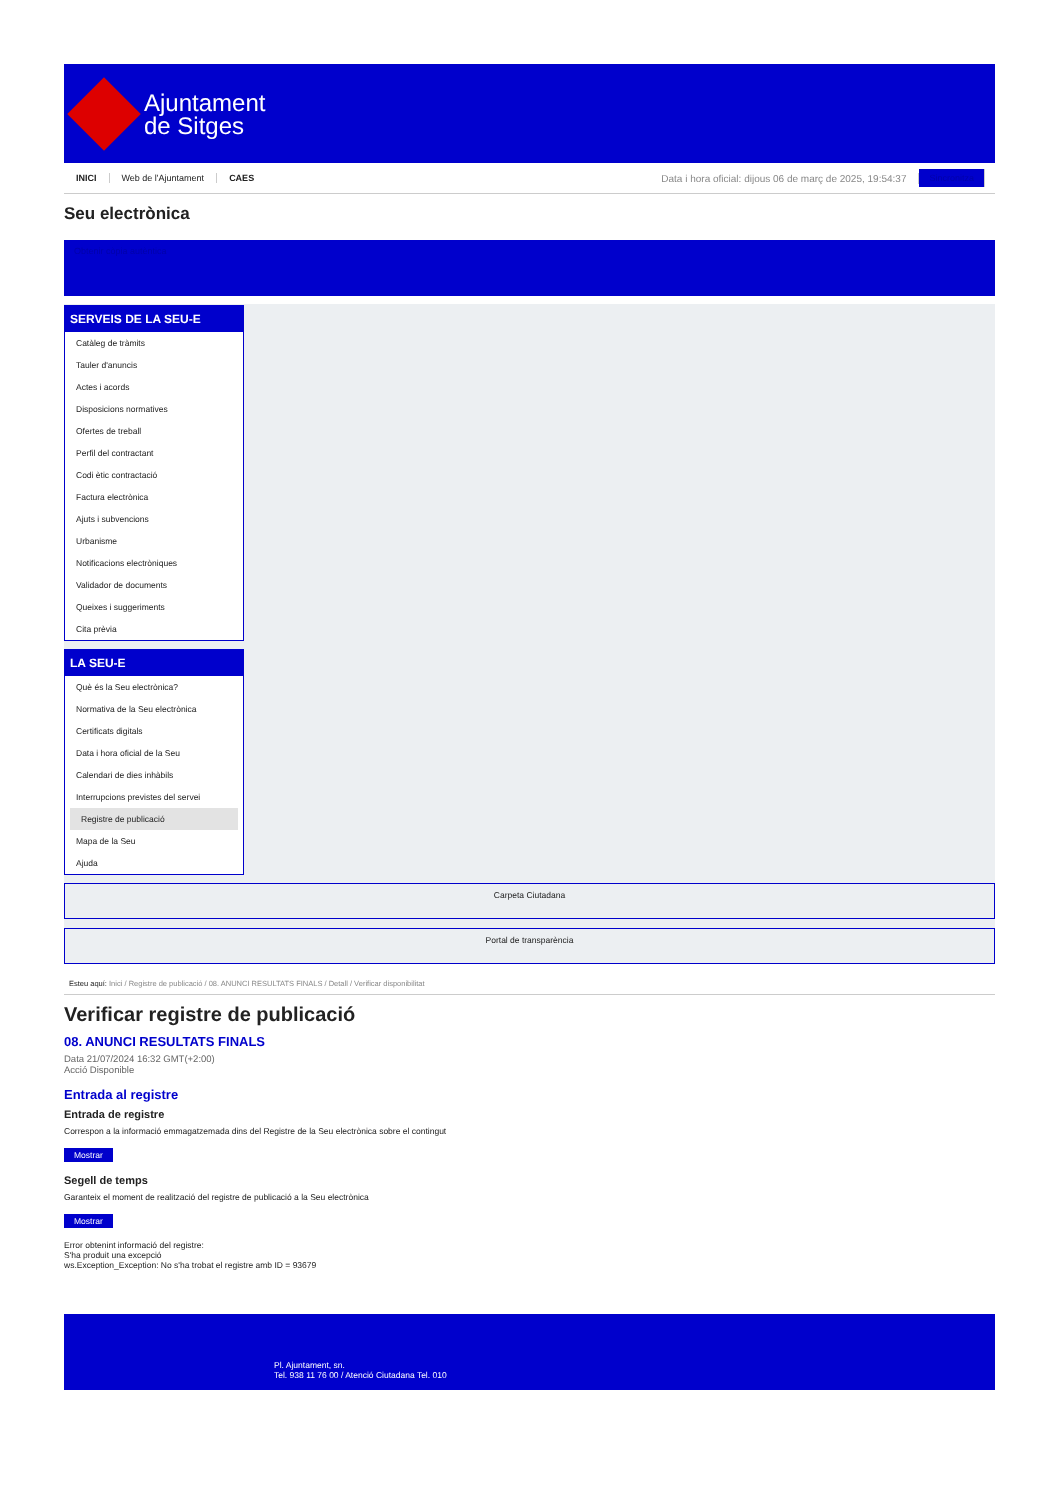Ajuntament
de Sitges
INICI Web de l'Ajuntament CAES Data i hora oficial: dijous 06 de març de 2025, 19:54:37 Sincronitza
Seu electrònica
Obtenir còpia autèntica
SERVEIS DE LA SEU-E
Catàleg de tràmits
Tauler d'anuncis
Actes i acords
Disposicions normatives
Ofertes de treball
Perfil del contractant
Codi ètic contractació
Factura electrònica
Ajuts i subvencions
Urbanisme
Notificacions electròniques
Validador de documents
Queixes i suggeriments
Cita prèvia
LA SEU-E
Què és la Seu electrònica?
Normativa de la Seu electrònica
Certificats digitals
Data i hora oficial de la Seu
Calendari de dies inhàbils
Interrupcions previstes del servei
Registre de publicació
Mapa de la Seu
Ajuda
Carpeta Ciutadana
Portal de transparència
Esteu aquí: Inici / Registre de publicació / 08. ANUNCI RESULTATS FINALS / Detall / Verificar disponibilitat
Verificar registre de publicació
08. ANUNCI RESULTATS FINALS
Data 21/07/2024 16:32 GMT(+2:00)
Acció Disponible
Entrada al registre
Entrada de registre
Correspon a la informació emmagatzemada dins del Registre de la Seu electrònica sobre el contingut
Mostrar
Segell de temps
Garanteix el moment de realització del registre de publicació a la Seu electrònica
Mostrar
Error obtenint informació del registre:
S'ha produit una excepció
ws.Exception_Exception: No s'ha trobat el registre amb ID = 93679
Pl. Ajuntament, sn.
Tel. 938 11 76 00 / Atenció Ciutadana Tel. 010